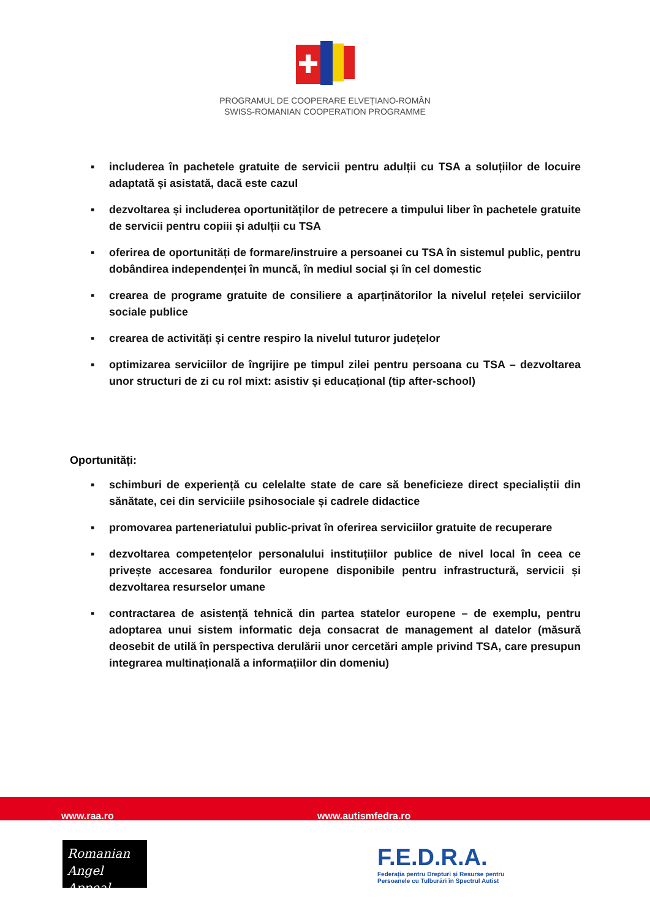PROGRAMUL DE COOPERARE ELVEȚIANO-ROMÂN
SWISS-ROMANIAN COOPERATION PROGRAMME
▪ includerea în pachetele gratuite de servicii pentru adulții cu TSA a soluțiilor de locuire adaptată și asistată, dacă este cazul
▪ dezvoltarea și includerea oportunităților de petrecere a timpului liber în pachetele gratuite de servicii pentru copiii și adulții cu TSA
▪ oferirea de oportunități de formare/instruire a persoanei cu TSA în sistemul public, pentru dobândirea independenței în muncă, în mediul social și în cel domestic
▪ crearea de programe gratuite de consiliere a aparținătorilor la nivelul rețelei serviciilor sociale publice
▪ crearea de activități și centre respiro la nivelul tuturor județelor
▪ optimizarea serviciilor de îngrijire pe timpul zilei pentru persoana cu TSA – dezvoltarea unor structuri de zi cu rol mixt: asistiv și educațional (tip after-school)
Oportunități:
▪ schimburi de experiență cu celelalte state de care să beneficieze direct specialiștii din sănătate, cei din serviciile psihosociale și cadrele didactice
▪ promovarea parteneriatului public-privat în oferirea serviciilor gratuite de recuperare
▪ dezvoltarea competențelor personalului instituțiilor publice de nivel local în ceea ce privește accesarea fondurilor europene disponibile pentru infrastructură, servicii și dezvoltarea resurselor umane
▪ contractarea de asistență tehnică din partea statelor europene – de exemplu, pentru adoptarea unui sistem informatic deja consacrat de management al datelor (măsură deosebit de utilă în perspectiva derulării unor cercetări ample privind TSA, care presupun integrarea multinațională a informațiilor din domeniu)
www.raa.ro www.autismfedra.ro
Romanian
Angel Appeal
F.E.D.R.A.
Federația pentru Drepturi și Resurse pentru
Persoanele cu Tulburări în Spectrul Autist